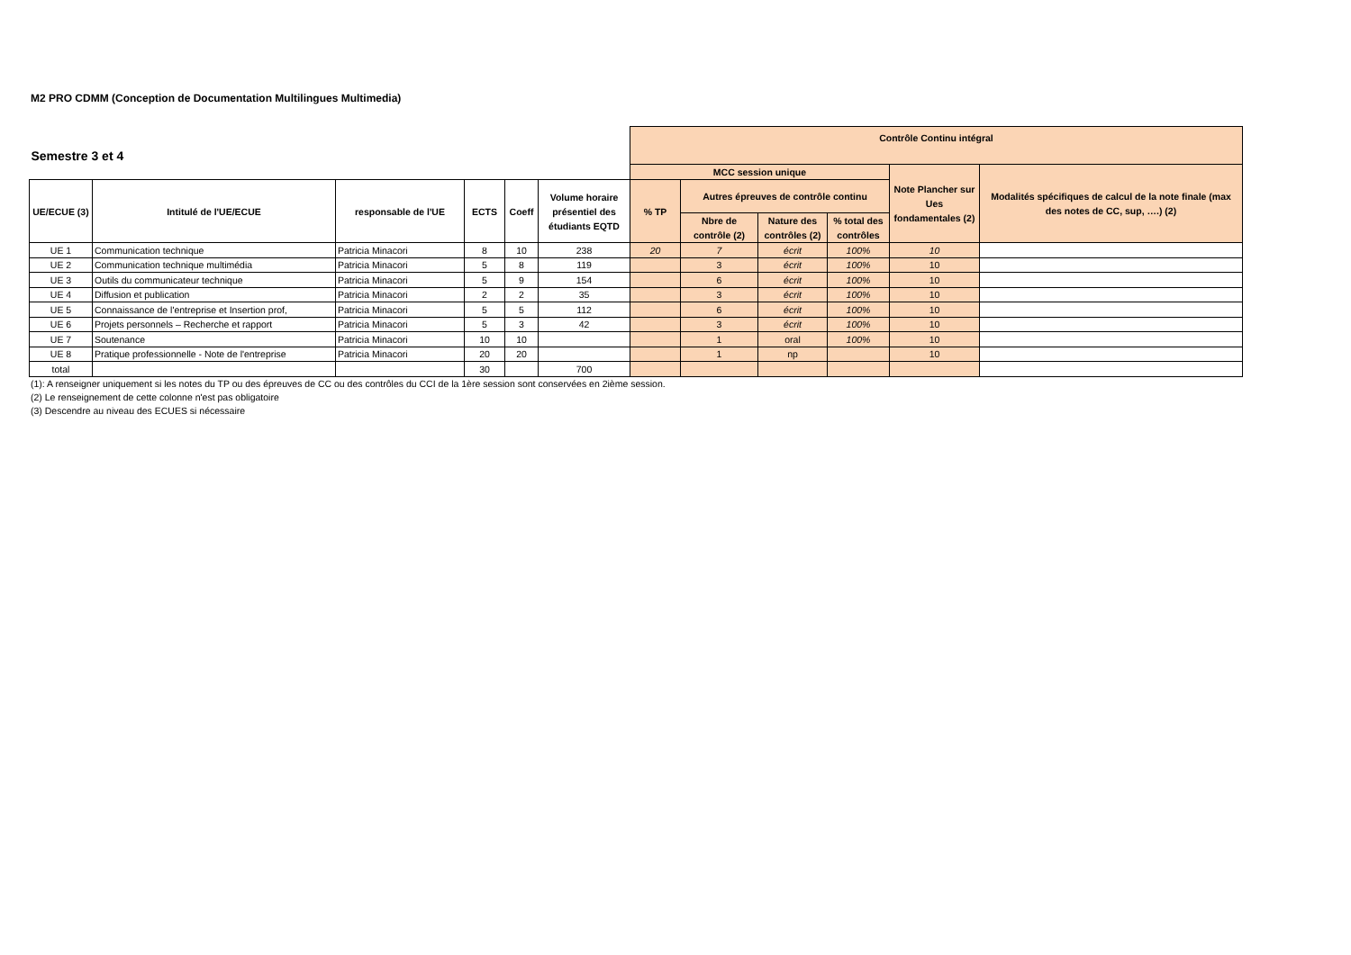M2 PRO CDMM (Conception de Documentation Multilingues Multimedia)
| Semestre 3 et 4 | | | | | | Contrôle Continu intégral | | | | | |
| | | | | | | MCC session unique | | | | Note Plancher sur Ues fondamentales (2) | Modalités spécifiques de calcul de la note finale (max des notes de CC, sup, ….) (2) |
| UE/ECUE (3) | Intitulé de l'UE/ECUE | responsable de l'UE | ECTS | Coeff | Volume horaire présentiel des étudiants EQTD | % TP | Autres épreuves de contrôle continu | | | | |
| | | | | | | | Nbre de contrôle (2) | Nature des contrôles (2) | % total des contrôles | | |
| UE 1 | Communication technique | Patricia Minacori | 8 | 10 | 238 | 20 | 7 | écrit | 100% | 10 | |
| UE 2 | Communication technique multimédia | Patricia Minacori | 5 | 8 | 119 | | 3 | écrit | 100% | 10 | |
| UE 3 | Outils du communicateur technique | Patricia Minacori | 5 | 9 | 154 | | 6 | écrit | 100% | 10 | |
| UE 4 | Diffusion et publication | Patricia Minacori | 2 | 2 | 35 | | 3 | écrit | 100% | 10 | |
| UE 5 | Connaissance de l'entreprise et Insertion prof, | Patricia Minacori | 5 | 5 | 112 | | 6 | écrit | 100% | 10 | |
| UE 6 | Projets personnels – Recherche et rapport | Patricia Minacori | 5 | 3 | 42 | | 3 | écrit | 100% | 10 | |
| UE 7 | Soutenance | Patricia Minacori | 10 | 10 | | | 1 | oral | 100% | 10 | |
| UE 8 | Pratique professionnelle - Note de l'entreprise | Patricia Minacori | 20 | 20 | | | 1 | np | | 10 | |
| total | | | 30 | | 700 | | | | | | |
(1): A renseigner uniquement si les notes du TP ou des épreuves de CC ou des contrôles du CCI de la 1ère session sont conservées en 2ième session.
(2) Le renseignement de cette colonne n'est pas obligatoire
(3) Descendre au niveau des ECUES si nécessaire